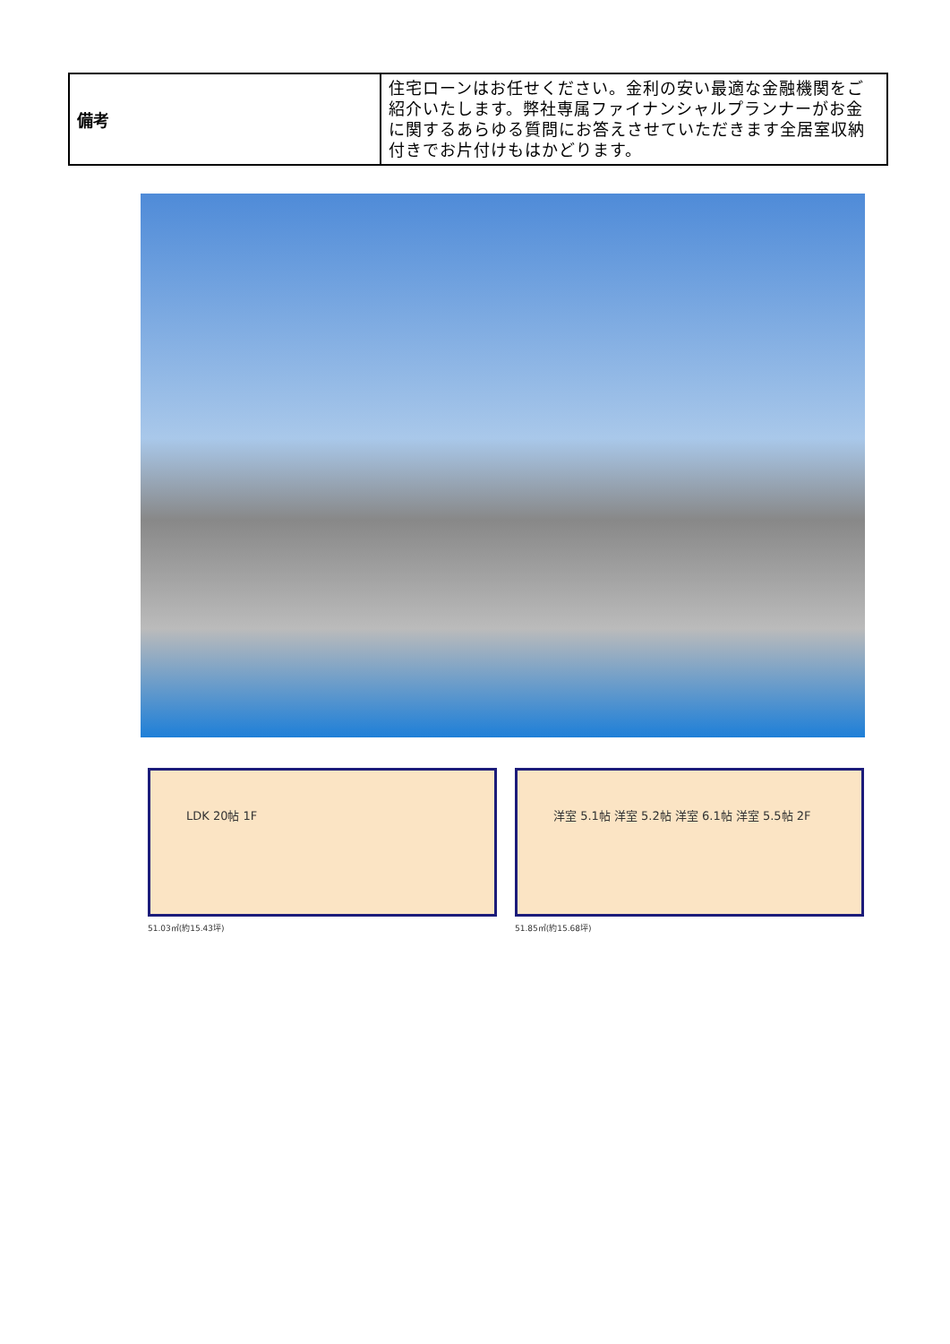| 備考 | 住宅ローンはお任せください。金利の安い最適な金融機関をご紹介いたします。弊社専属ファイナンシャルプランナーがお金に関するあらゆる質問にお答えさせていただきます全居室収納付きでお片付けもはかどります。 |
LDK 20帖 1F
51.03㎡(約15.43坪)
洋室 5.1帖 洋室 5.2帖 洋室 6.1帖 洋室 5.5帖 2F
51.85㎡(約15.68坪)